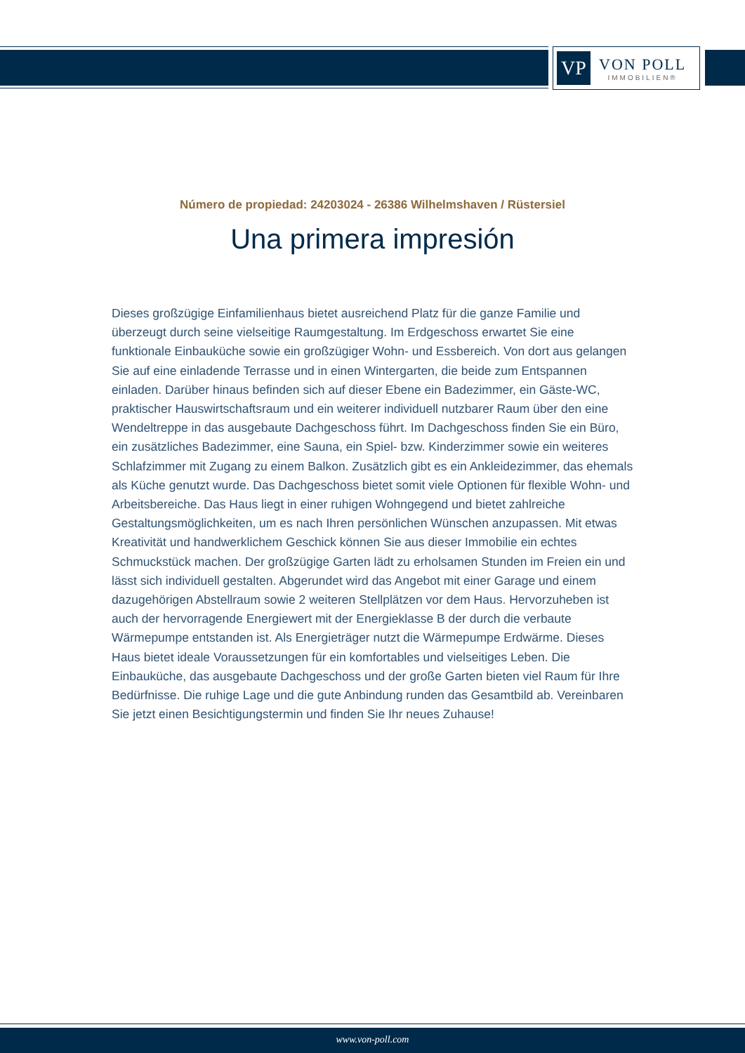VP
VON POLL
IMMOBILIEN®
Número de propiedad: 24203024 - 26386 Wilhelmshaven / Rüstersiel
Una primera impresión
Dieses großzügige Einfamilienhaus bietet ausreichend Platz für die ganze Familie und überzeugt durch seine vielseitige Raumgestaltung. Im Erdgeschoss erwartet Sie eine funktionale Einbauküche sowie ein großzügiger Wohn- und Essbereich. Von dort aus gelangen Sie auf eine einladende Terrasse und in einen Wintergarten, die beide zum Entspannen einladen. Darüber hinaus befinden sich auf dieser Ebene ein Badezimmer, ein Gäste-WC, praktischer Hauswirtschaftsraum und ein weiterer individuell nutzbarer Raum über den eine Wendeltreppe in das ausgebaute Dachgeschoss führt. Im Dachgeschoss finden Sie ein Büro, ein zusätzliches Badezimmer, eine Sauna, ein Spiel- bzw. Kinderzimmer sowie ein weiteres Schlafzimmer mit Zugang zu einem Balkon. Zusätzlich gibt es ein Ankleidezimmer, das ehemals als Küche genutzt wurde. Das Dachgeschoss bietet somit viele Optionen für flexible Wohn- und Arbeitsbereiche. Das Haus liegt in einer ruhigen Wohngegend und bietet zahlreiche Gestaltungsmöglichkeiten, um es nach Ihren persönlichen Wünschen anzupassen. Mit etwas Kreativität und handwerklichem Geschick können Sie aus dieser Immobilie ein echtes Schmuckstück machen. Der großzügige Garten lädt zu erholsamen Stunden im Freien ein und lässt sich individuell gestalten. Abgerundet wird das Angebot mit einer Garage und einem dazugehörigen Abstellraum sowie 2 weiteren Stellplätzen vor dem Haus. Hervorzuheben ist auch der hervorragende Energiewert mit der Energieklasse B der durch die verbaute Wärmepumpe entstanden ist. Als Energieträger nutzt die Wärmepumpe Erdwärme. Dieses Haus bietet ideale Voraussetzungen für ein komfortables und vielseitiges Leben. Die Einbauküche, das ausgebaute Dachgeschoss und der große Garten bieten viel Raum für Ihre Bedürfnisse. Die ruhige Lage und die gute Anbindung runden das Gesamtbild ab. Vereinbaren Sie jetzt einen Besichtigungstermin und finden Sie Ihr neues Zuhause!
www.von-poll.com